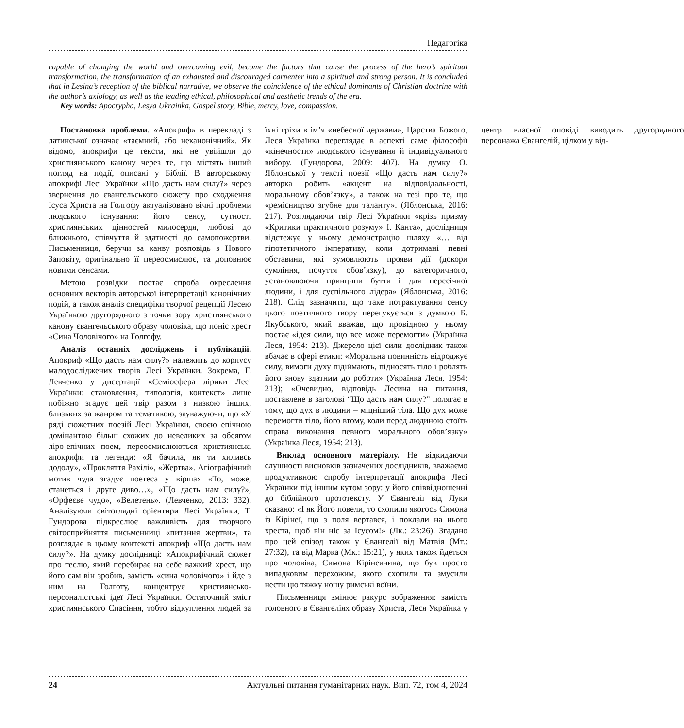Педагогіка
capable of changing the world and overcoming evil, become the factors that cause the process of the hero’s spiritual transformation, the transformation of an exhausted and discouraged carpenter into a spiritual and strong person. It is concluded that in Lesina’s reception of the biblical narrative, we observe the coincidence of the ethical dominants of Christian doctrine with the author’s axiology, as well as the leading ethical, philosophical and aesthetic trends of the era.
Key words: Apocrypha, Lesya Ukrainka, Gospel story, Bible, mercy, love, compassion.
Постановка проблеми. «Апокриф» в перекладі з латинської означає «таємний, або неканонічний». Як відомо, апокрифи це тексти, які не увійшли до християнського канону через те, що містять інший погляд на події, описані у Біблії. В авторському апокрифі Лесі Українки «Що дасть нам силу?» через звернення до євангельського сюжету про сходження Ісуса Христа на Голгофу актуалізовано вічні проблеми людського існування: його сенсу, сутності християнських цінностей милосердя, любові до ближнього, співчуття й здатності до самопожертви. Письменниця, беручи за канву розповідь з Нового Заповіту, оригінально її переосмислює, та доповнює новими сенсами.
Метою розвідки постає спроба окреслення основних векторів авторської інтерпретації канонічних подій, а також аналіз специфіки творчої рецепції Лесею Українкою другорядного з точки зору християнського канону євангельського образу чоловіка, що поніс хрест «Сина Чоловічого» на Голгофу.
Аналіз останніх досліджень і публікацій. Апокриф «Що дасть нам силу?» належить до корпусу малодосліджених творів Лесі Українки. Зокрема, Г. Левченко у дисертації «Семіосфера лірики Лесі Українки: становлення, типологія, контекст» лише побіжно згадує цей твір разом з низкою інших, близьких за жанром та тематикою, зауважуючи, що «У ряді сюжетних поезій Лесі Українки, своєю епічною домінантою більш схожих до невеликих за обсягом ліро-епічних поем, переосмислюються християнські апокрифи та легенди: «Я бачила, як ти хиливсь додолу», «Прокляття Рахілі», «Жертва». Агіографічний мотив чуда згадує поетеса у віршах «То, може, станеться і друге диво…», «Що дасть нам силу?», «Орфеєве чудо», «Велетень». (Левченко, 2013: 332). Аналізуючи світоглядні орієнтири Лесі Українки, Т. Гундорова підкреслює важливість для творчого світосприйняття письменниці «питання жертви», та розглядає в цьому контексті апокриф «Що дасть нам силу?». На думку дослідниці: «Апокрифічний сюжет про теслю, який перебирає на себе важкий хрест, що його сам він зробив, замість «сина чоловічого» і йде з ним на Голготу, концентрує християнсько-персоналістські ідеї Лесі Українки. Остаточний зміст християнського Спасіння, тобто відкуплення людей за їхні гріхи в ім’я «небесної держави», Царства Божого, Леся Українка переглядає в аспекті саме філософії «кінечности» людського існування й індивідуального вибору. (Гундорова, 2009: 407). На думку О. Яблонської у тексті поезії «Що дасть нам силу?» авторка робить «акцент на відповідальності, моральному обов’язку», а також на тезі про те, що «ремісництво згубне для таланту». (Яблонська, 2016: 217). Розглядаючи твір Лесі Українки «крізь призму «Критики практичного розуму» І. Канта», дослідниця відстежує у ньому демонстрацію шляху «… від гіпотетичного імперативу, коли дотримані певні обставини, які зумовлюють прояви дії (докори сумління, почуття обов’язку), до категоричного, установлюючи принципи буття і для пересічної людини, і для суспільного лідера» (Яблонська, 2016: 218). Слід зазначити, що таке потрактування сенсу цього поетичного твору перегукується з думкою Б. Якубського, який вважав, що провідною у ньому постає «ідея сили, що все може перемогти» (Українка Леся, 1954: 213). Джерело цієї сили дослідник також вбачає в сфері етики: «Моральна повинність відроджує силу, вимоги духу підіймають, підносять тіло і роблять його знову здатним до роботи» (Українка Леся, 1954: 213); «Очевидно, відповідь Лесина на питання, поставлене в заголові “Що дасть нам силу?” полягає в тому, що дух в людини – міцніший тіла. Що дух може перемогти тіло, його втому, коли перед людиною стоїть справа виконання певного морального обов’язку» (Українка Леся, 1954: 213).
Виклад основного матеріалу. Не відкидаючи слушності висновків зазначених дослідників, вважаємо продуктивною спробу інтерпретації апокрифа Лесі Українки під іншим кутом зору: у його співвідношенні до біблійного прототексту. У Євангелії від Луки сказано: «І як Його повели, то схопили якогось Симона із Кірінеї, що з поля вертався, і поклали на нього хреста, щоб він ніс за Ісусом!» (Лк.: 23:26). Згадано про цей епізод також у Євангелії від Матвія (Мт.: 27:32), та від Марка (Мк.: 15:21), у яких також йдеться про чоловіка, Симона Кірінеянина, що був просто випадковим перехожим, якого схопили та змусили нести цю тяжку ношу римські воїни.
Письменниця змінює ракурс зображення: замість головного в Євангеліях образу Христа, Леся Українка у центр власної оповіді виводить другорядного персонажа Євангелій, цілком у від-
24 Актуальні питання гуманітарних наук. Вип. 72, том 4, 2024